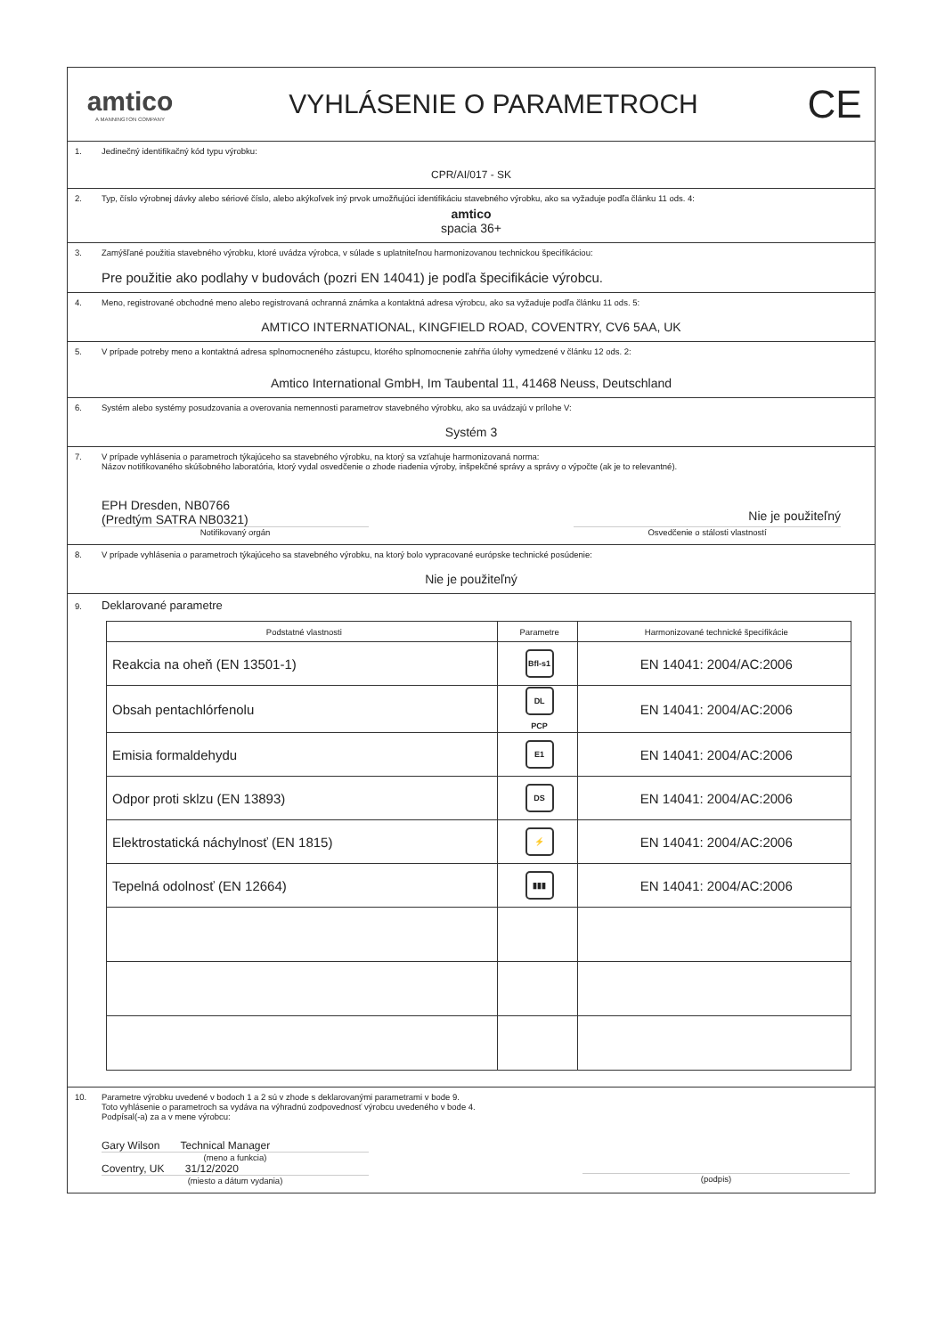amtico
A MANNINGTON COMPANY
VYHLÁSENIE O PARAMETROCH
CE
1. Jedinečný identifikačný kód typu výrobku:
CPR/AI/017 - SK
2. Typ, číslo výrobnej dávky alebo sériové číslo, alebo akýkoľvek iný prvok umožňujúci identifikáciu stavebného výrobku, ako sa vyžaduje podľa článku 11 ods. 4:
amtico
spacia 36+
3. Zamýšľané použitia stavebného výrobku, ktoré uvádza výrobca, v súlade s uplatniteľnou harmonizovanou technickou špecifikáciou:
Pre použitie ako podlahy v budovách (pozri EN 14041) je podľa špecifikácie výrobcu.
4. Meno, registrované obchodné meno alebo registrovaná ochranná známka a kontaktná adresa výrobcu, ako sa vyžaduje podľa článku 11 ods. 5:
AMTICO INTERNATIONAL, KINGFIELD ROAD, COVENTRY, CV6 5AA, UK
5. V prípade potreby meno a kontaktná adresa splnomocneného zástupcu, ktorého splnomocnenie zahŕňa úlohy vymedzené v článku 12 ods. 2:
Amtico International GmbH, Im Taubental 11, 41468 Neuss, Deutschland
6. Systém alebo systémy posudzovania a overovania nemennosti parametrov stavebného výrobku, ako sa uvádzajú v prílohe V:
Systém 3
7. V prípade vyhlásenia o parametroch týkajúceho sa stavebného výrobku, na ktorý sa vzťahuje harmonizovaná norma:
Názov notifikovaného skúšobného laboratória, ktorý vydal osvedčenie o zhode riadenia výroby, inšpekčné správy a správy o výpočte (ak je to relevantné).
EPH Dresden, NB0766
(Predtým SATRA NB0321)
Nie je použiteľný
Notifikovaný orgán Osvedčenie o stálosti vlastností
8. V prípade vyhlásenia o parametroch týkajúceho sa stavebného výrobku, na ktorý bolo vypracované európske technické posúdenie:
Nie je použiteľný
9. Deklarované parametre
| Podstatné vlastnosti | Parametre | Harmonizované technické špecifikácie |
| --- | --- | --- |
| Reakcia na oheň (EN 13501-1) | Bfl-s1 | EN 14041: 2004/AC:2006 |
| Obsah pentachlórfenolu | DL PCP | EN 14041: 2004/AC:2006 |
| Emisia formaldehydu | E1 | EN 14041: 2004/AC:2006 |
| Odpor proti sklzu (EN 13893) | DS | EN 14041: 2004/AC:2006 |
| Elektrostatická náchylnosť (EN 1815) | ⚡ | EN 14041: 2004/AC:2006 |
| Tepelná odolnosť (EN 12664) | ▮▮▮ | EN 14041: 2004/AC:2006 |
10. Parametre výrobku uvedené v bodoch 1 a 2 sú v zhode s deklarovanými parametrami v bode 9.
Toto vyhlásenie o parametroch sa vydáva na výhradnú zodpovednosť výrobcu uvedeného v bode 4.
Podpísal(-a) za a v mene výrobcu:
Gary Wilson Technical Manager
(meno a funkcia)
Coventry, UK 31/12/2020
(miesto a dátum vydania)
(podpis)